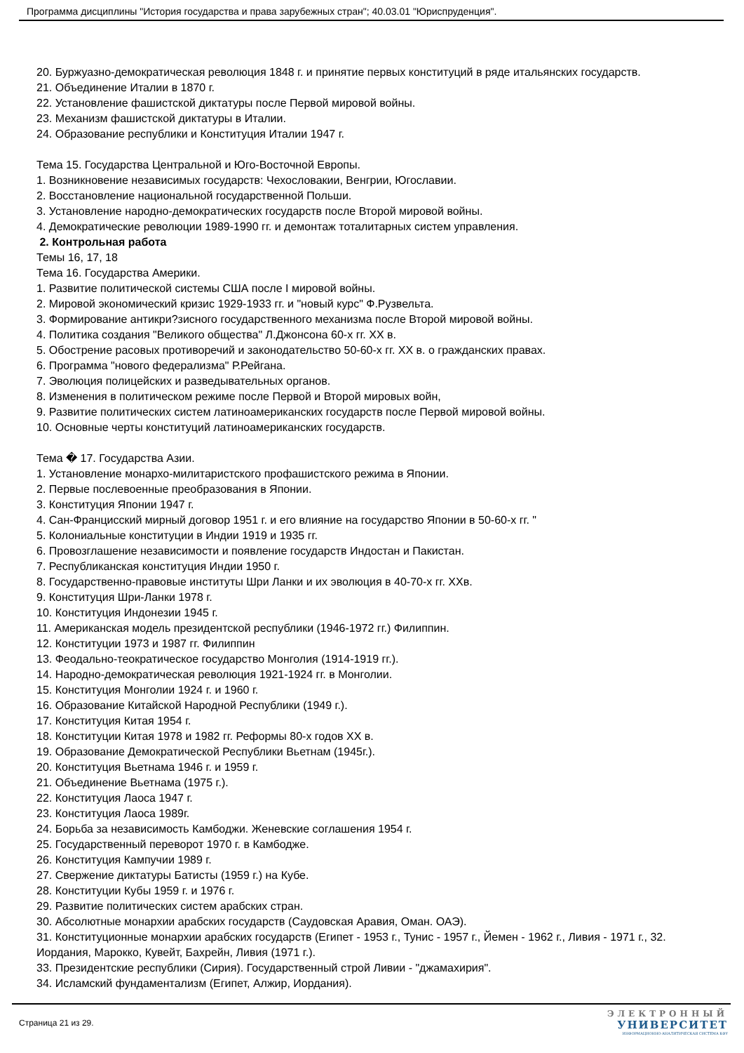Программа дисциплины "История государства и права зарубежных стран"; 40.03.01 "Юриспруденция".
20. Буржуазно-демократическая революция 1848 г. и принятие первых конституций в ряде итальянских государств.
21. Объединение Италии в 1870 г.
22. Установление фашистской диктатуры после Первой мировой войны.
23. Механизм фашистской диктатуры в Италии.
24. Образование республики и Конституция Италии 1947 г.
Тема 15. Государства Центральной и Юго-Восточной Европы.
1. Возникновение независимых государств: Чехословакии, Венгрии, Югославии.
2. Восстановление национальной государственной Польши.
3. Установление народно-демократических государств после Второй мировой войны.
4. Демократические революции 1989-1990 гг. и демонтаж тоталитарных систем управления.
2. Контрольная работа
Темы 16, 17, 18
Тема 16. Государства Америки.
1. Развитие политической системы США после I мировой войны.
2. Мировой экономический кризис 1929-1933 гг. и "новый курс" Ф.Рузвельта.
3. Формирование антикри?зисного государственного механизма после Второй мировой войны.
4. Политика создания "Великого общества" Л.Джонсона 60-х гг. XX в.
5. Обострение расовых противоречий и законодательство 50-60-х гг. XX в. о гражданских правах.
6. Программа "нового федерализма" Р.Рейгана.
7. Эволюция полицейских и разведывательных органов.
8. Изменения в политическом режиме после Первой и Второй мировых войн,
9. Развитие политических систем латиноамериканских государств после Первой мировой войны.
10. Основные черты конституций латиноамериканских государств.
Тема � 17. Государства Азии.
1. Установление монархо-милитаристского профашистского режима в Японии.
2. Первые послевоенные преобразования в Японии.
3. Конституция Японии 1947 г.
4. Сан-Францисский мирный договор 1951 г. и его влияние на государство Японии в 50-60-х гг. "
5. Колониальные конституции в Индии 1919 и 1935 гг.
6. Провозглашение независимости и появление государств Индостан и Пакистан.
7. Республиканская конституция Индии 1950 г.
8. Государственно-правовые институты Шри Ланки и их эволюция в 40-70-х гг. ХХв.
9. Конституция Шри-Ланки 1978 г.
10. Конституция Индонезии 1945 г.
11. Американская модель президентской республики (1946-1972 гг.) Филиппин.
12. Конституции 1973 и 1987 гг. Филиппин
13. Феодально-теократическое государство Монголия (1914-1919 гг.).
14. Народно-демократическая революция 1921-1924 гг. в Монголии.
15. Конституция Монголии 1924 г. и 1960 г.
16. Образование Китайской Народной Республики (1949 г.).
17. Конституция Китая 1954 г.
18. Конституции Китая 1978 и 1982 гг. Реформы 80-х годов XX в.
19. Образование Демократической Республики Вьетнам (1945г.).
20. Конституция Вьетнама 1946 г. и 1959 г.
21. Объединение Вьетнама (1975 г.).
22. Конституция Лаоса 1947 г.
23. Конституция Лаоса 1989г.
24. Борьба за независимость Камбоджи. Женевские соглашения 1954 г.
25. Государственный переворот 1970 г. в Камбодже.
26. Конституция Кампучии 1989 г.
27. Свержение диктатуры Батисты (1959 г.) на Кубе.
28. Конституции Кубы 1959 г. и 1976 г.
29. Развитие политических систем арабских стран.
30. Абсолютные монархии арабских государств (Саудовская Аравия, Оман. ОАЭ).
31. Конституционные монархии арабских государств (Египет - 1953 г., Тунис - 1957 г., Йемен - 1962 г., Ливия - 1971 г., 32. Иордания, Марокко, Кувейт, Бахрейн, Ливия (1971 г.).
33. Президентские республики (Сирия). Государственный строй Ливии - "джамахирия".
34. Исламский фундаментализм (Египет, Алжир, Иордания).
Страница 21 из 29.
ЭЛЕКТРОННЫЙ
УНИВЕРСИТЕТ
ИНФОРМАЦИОННО-АНАЛИТИЧЕСКАЯ СИСТЕМА КФУ